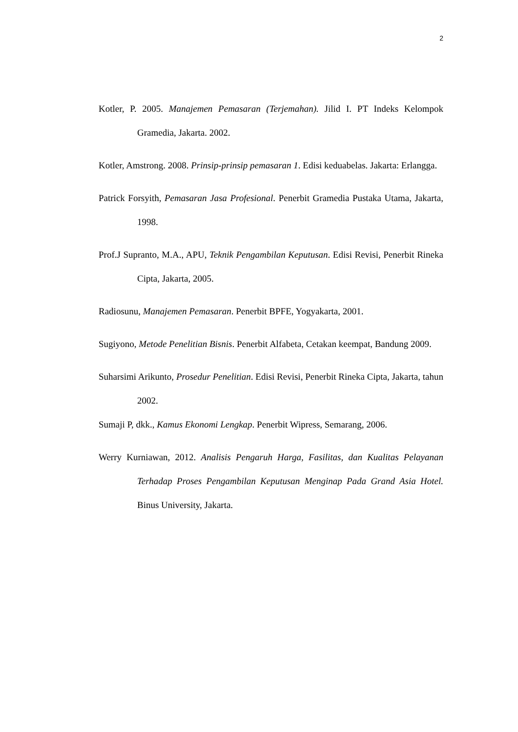2
Kotler, P. 2005. Manajemen Pemasaran (Terjemahan). Jilid I. PT Indeks Kelompok Gramedia, Jakarta. 2002.
Kotler, Amstrong. 2008. Prinsip-prinsip pemasaran 1. Edisi keduabelas. Jakarta: Erlangga.
Patrick Forsyith, Pemasaran Jasa Profesional. Penerbit Gramedia Pustaka Utama, Jakarta, 1998.
Prof.J Supranto, M.A., APU, Teknik Pengambilan Keputusan. Edisi Revisi, Penerbit Rineka Cipta, Jakarta, 2005.
Radiosunu, Manajemen Pemasaran. Penerbit BPFE, Yogyakarta, 2001.
Sugiyono, Metode Penelitian Bisnis. Penerbit Alfabeta, Cetakan keempat, Bandung 2009.
Suharsimi Arikunto, Prosedur Penelitian. Edisi Revisi, Penerbit Rineka Cipta, Jakarta, tahun 2002.
Sumaji P, dkk., Kamus Ekonomi Lengkap. Penerbit Wipress, Semarang, 2006.
Werry Kurniawan, 2012. Analisis Pengaruh Harga, Fasilitas, dan Kualitas Pelayanan Terhadap Proses Pengambilan Keputusan Menginap Pada Grand Asia Hotel. Binus University, Jakarta.